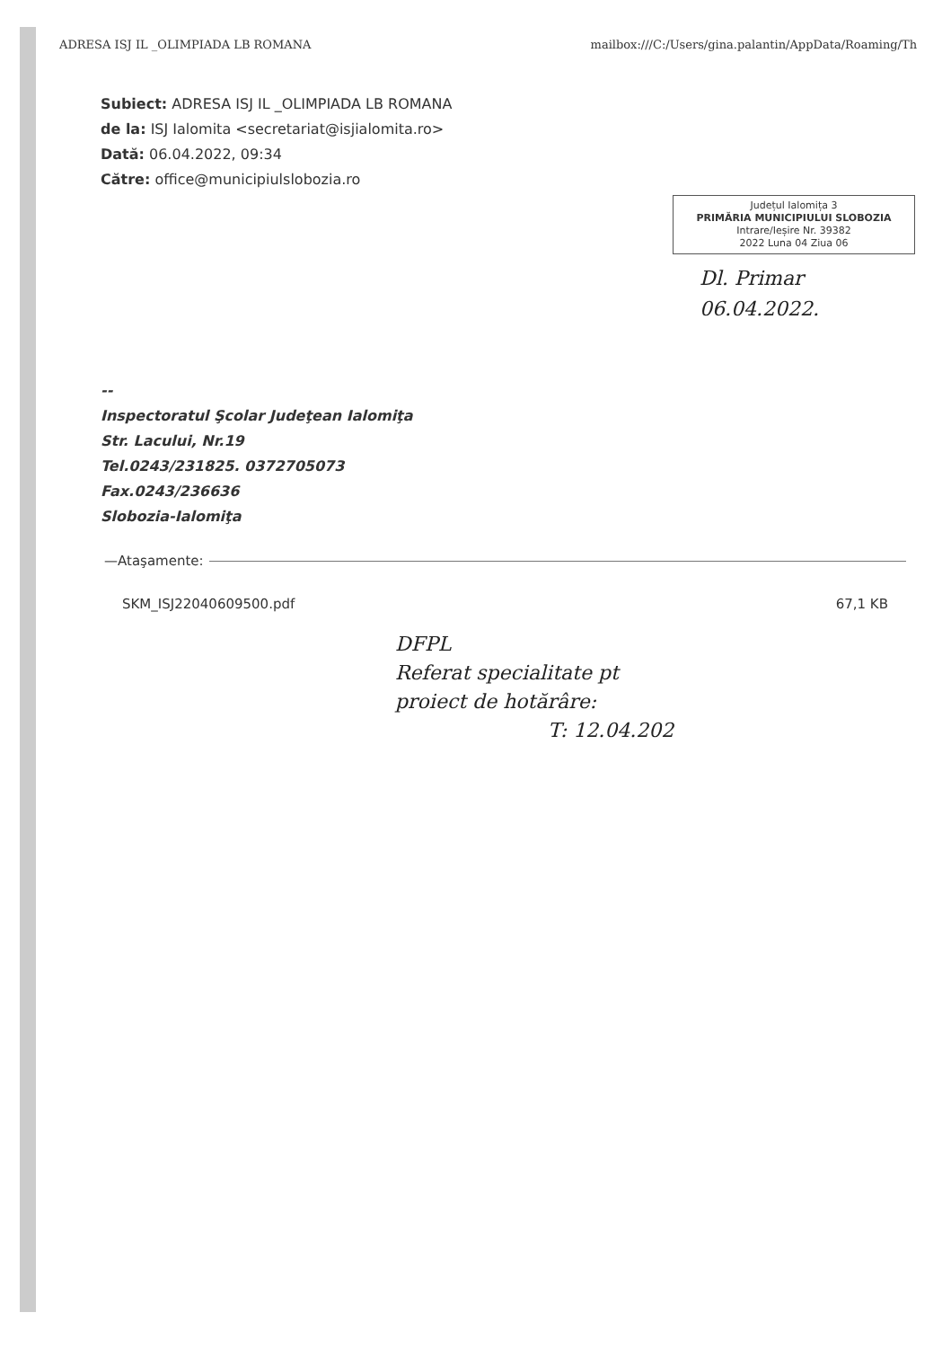ADRESA ISJ IL _OLIMPIADA LB ROMANA mailbox:///C:/Users/gina.palantin/AppData/Roaming/Th
Subiect: ADRESA ISJ IL _OLIMPIADA LB ROMANA
de la: ISJ Ialomita <secretariat@isjialomita.ro>
Dată: 06.04.2022, 09:34
Către: office@municipiulslobozia.ro
Județul Ialomița 3
PRIMĂRIA MUNICIPIULUI SLOBOZIA
Intrare/Ieșire Nr. 39382
2022 Luna 04 Ziua 06
Dl. Primar
06.04.2022.
--
Inspectoratul Şcolar Judeţean Ialomiţa
Str. Lacului, Nr.19
Tel.0243/231825. 0372705073
Fax.0243/236636
Slobozia-Ialomiţa
—Ataşamente:
SKM_ISJ22040609500.pdf 67,1 KB
DFPL
Referat specialitate pt
proiect de hotărâre:
T: 12.04.202